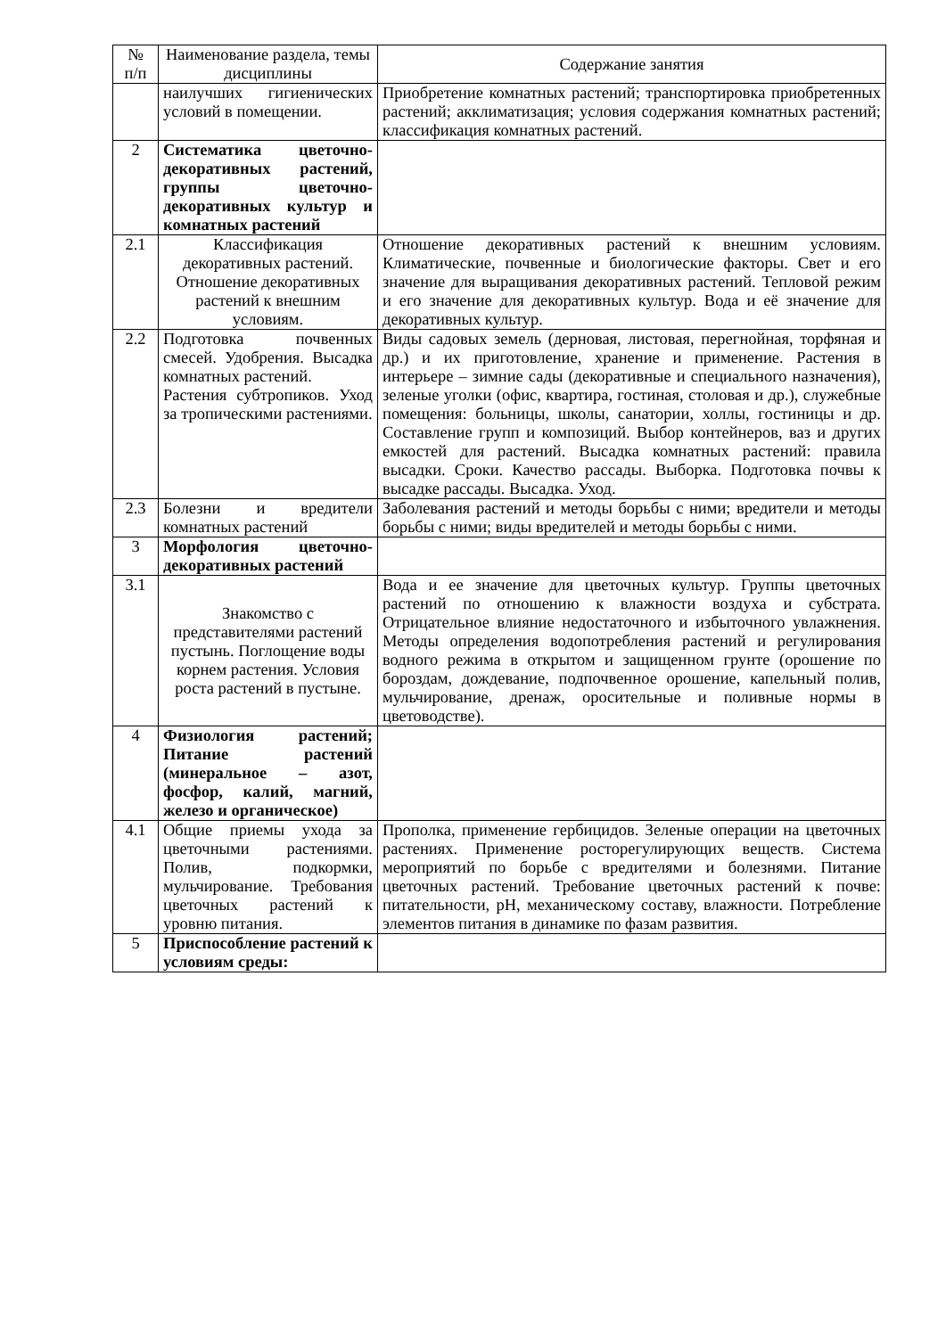| № п/п | Наименование раздела, темы дисциплины | Содержание занятия |
| --- | --- | --- |
| | наилучших гигиенических условий в помещении. | Приобретение комнатных растений; транспортировка приобретенных растений; акклиматизация; условия содержания комнатных растений; классификация комнатных растений. |
| 2 | Систематика цветочно-декоративных растений, группы цветочно-декоративных культур и комнатных растений | |
| 2.1 | Классификация декоративных растений. Отношение декоративных растений к внешним условиям. | Отношение декоративных растений к внешним условиям. Климатические, почвенные и биологические факторы. Свет и его значение для выращивания декоративных растений. Тепловой режим и его значение для декоративных культур. Вода и её значение для декоративных культур. |
| 2.2 | Подготовка почвенных смесей. Удобрения. Высадка комнатных растений. Растения субтропиков. Уход за тропическими растениями. | Виды садовых земель (дерновая, листовая, перегнойная, торфяная и др.) и их приготовление, хранение и применение. Растения в интерьере – зимние сады (декоративные и специального назначения), зеленые уголки (офис, квартира, гостиная, столовая и др.), служебные помещения: больницы, школы, санатории, холлы, гостиницы и др. Составление групп и композиций. Выбор контейнеров, ваз и других емкостей для растений. Высадка комнатных растений: правила высадки. Сроки. Качество рассады. Выборка. Подготовка почвы к высадке рассады. Высадка. Уход. |
| 2.3 | Болезни и вредители комнатных растений | Заболевания растений и методы борьбы с ними; вредители и методы борьбы с ними; виды вредителей и методы борьбы с ними. |
| 3 | Морфология цветочно-декоративных растений | |
| 3.1 | Знакомство с представителями растений пустынь. Поглощение воды корнем растения. Условия роста растений в пустыне. | Вода и ее значение для цветочных культур. Группы цветочных растений по отношению к влажности воздуха и субстрата. Отрицательное влияние недостаточного и избыточного увлажнения. Методы определения водопотребления растений и регулирования водного режима в открытом и защищенном грунте (орошение по бороздам, дождевание, подпочвенное орошение, капельный полив, мульчирование, дренаж, оросительные и поливные нормы в цветоводстве). |
| 4 | Физиология растений; Питание растений (минеральное – азот, фосфор, калий, магний, железо и органическое) | |
| 4.1 | Общие приемы ухода за цветочными растениями. Полив, подкормки, мульчирование. Требования цветочных растений к уровню питания. | Прополка, применение гербицидов. Зеленые операции на цветочных растениях. Применение росторегулирующих веществ. Система мероприятий по борьбе с вредителями и болезнями. Питание цветочных растений. Требование цветочных растений к почве: питательности, pH, механическому составу, влажности. Потребление элементов питания в динамике по фазам развития. |
| 5 | Приспособление растений к условиям среды: | |